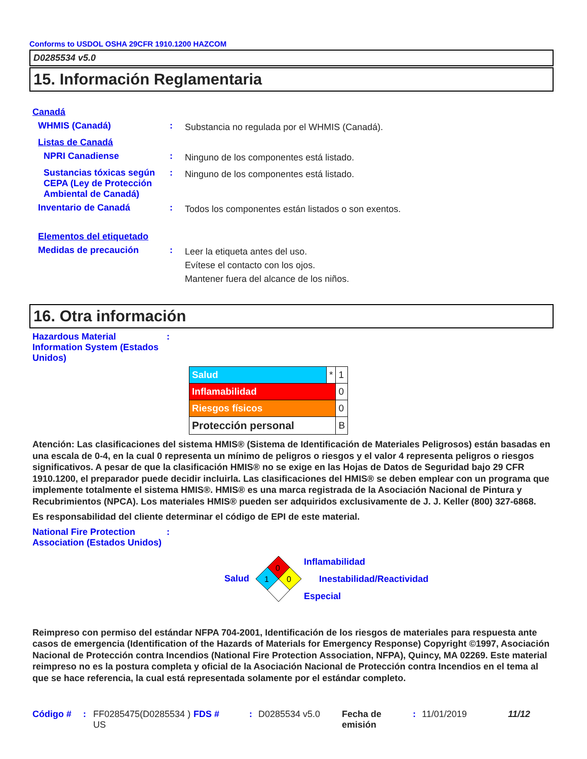Conforms to USDOL OSHA 29CFR 1910.1200 HAZCOM
D0285534 v5.0
15. Información Reglamentaria
Canadá
WHMIS (Canadá) :
Substancia no regulada por el WHMIS (Canadá).
Listas de Canadá
NPRI Canadiense :
Ninguno de los componentes está listado.
Sustancias tóxicas según CEPA (Ley de Protección Ambiental de Canadá)
:
Ninguno de los componentes está listado.
Inventario de Canadá :
Todos los componentes están listados o son exentos.
Elementos del etiquetado
Medidas de precaución :
Leer la etiqueta antes del uso.
Evítese el contacto con los ojos.
Mantener fuera del alcance de los niños.
16. Otra información
Hazardous Material Information System (Estados Unidos)
:
| Salud | * | 1 |
| Inflamabilidad | | 0 |
| Riesgos físicos | | 0 |
| Protección personal | | B |
Atención: Las clasificaciones del sistema HMIS® (Sistema de Identificación de Materiales Peligrosos) están basadas en una escala de 0-4, en la cual 0 representa un mínimo de peligros o riesgos y el valor 4 representa peligros o riesgos significativos. A pesar de que la clasificación HMIS® no se exige en las Hojas de Datos de Seguridad bajo 29 CFR 1910.1200, el preparador puede decidir incluirla. Las clasificaciones del HMIS® se deben emplear con un programa que implemente totalmente el sistema HMIS®. HMIS® es una marca registrada de la Asociación Nacional de Pintura y Recubrimientos (NPCA). Los materiales HMIS® pueden ser adquiridos exclusivamente de J. J. Keller (800) 327-6868.
Es responsabilidad del cliente determinar el código de EPI de este material.
National Fire Protection Association (Estados Unidos)
:
Salud
0
1
0
Inflamabilidad
Inestabilidad/Reactividad
Especial
Reimpreso con permiso del estándar NFPA 704-2001, Identificación de los riesgos de materiales para respuesta ante casos de emergencia (Identification of the Hazards of Materials for Emergency Response) Copyright ©1997, Asociación Nacional de Protección contra Incendios (National Fire Protection Association, NFPA), Quincy, MA 02269. Este material reimpreso no es la postura completa y oficial de la Asociación Nacional de Protección contra Incendios en el tema al que se hace referencia, la cual está representada solamente por el estándar completo.
Código # : FF0285475(D0285534 ) US
FDS # : D0285534 v5.0 Fecha de emisión
: 11/01/2019 11/12